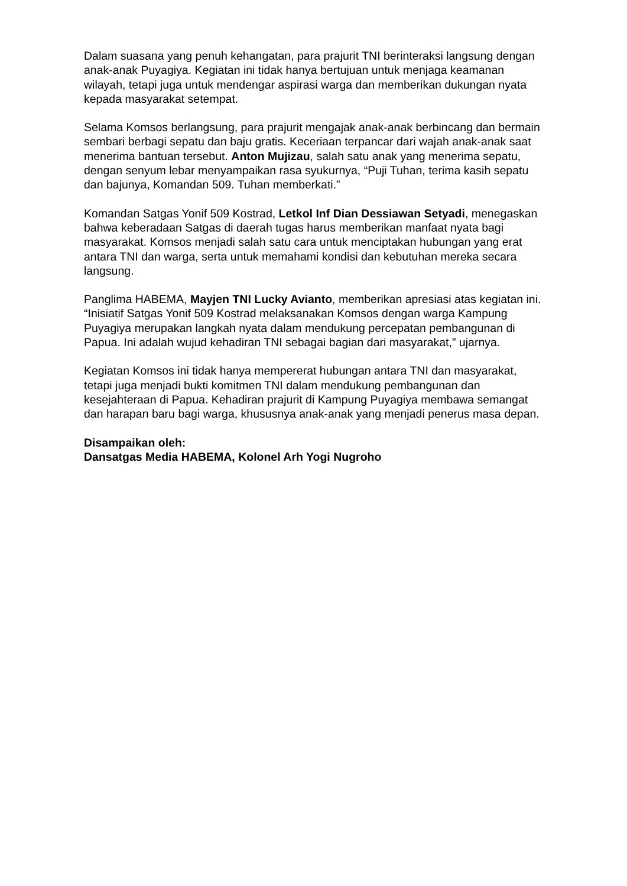Dalam suasana yang penuh kehangatan, para prajurit TNI berinteraksi langsung dengan anak-anak Puyagiya. Kegiatan ini tidak hanya bertujuan untuk menjaga keamanan wilayah, tetapi juga untuk mendengar aspirasi warga dan memberikan dukungan nyata kepada masyarakat setempat.
Selama Komsos berlangsung, para prajurit mengajak anak-anak berbincang dan bermain sembari berbagi sepatu dan baju gratis. Keceriaan terpancar dari wajah anak-anak saat menerima bantuan tersebut. Anton Mujizau, salah satu anak yang menerima sepatu, dengan senyum lebar menyampaikan rasa syukurnya, “Puji Tuhan, terima kasih sepatu dan bajunya, Komandan 509. Tuhan memberkati.”
Komandan Satgas Yonif 509 Kostrad, Letkol Inf Dian Dessiawan Setyadi, menegaskan bahwa keberadaan Satgas di daerah tugas harus memberikan manfaat nyata bagi masyarakat. Komsos menjadi salah satu cara untuk menciptakan hubungan yang erat antara TNI dan warga, serta untuk memahami kondisi dan kebutuhan mereka secara langsung.
Panglima HABEMA, Mayjen TNI Lucky Avianto, memberikan apresiasi atas kegiatan ini. “Inisiatif Satgas Yonif 509 Kostrad melaksanakan Komsos dengan warga Kampung Puyagiya merupakan langkah nyata dalam mendukung percepatan pembangunan di Papua. Ini adalah wujud kehadiran TNI sebagai bagian dari masyarakat,” ujarnya.
Kegiatan Komsos ini tidak hanya mempererat hubungan antara TNI dan masyarakat, tetapi juga menjadi bukti komitmen TNI dalam mendukung pembangunan dan kesejahteraan di Papua. Kehadiran prajurit di Kampung Puyagiya membawa semangat dan harapan baru bagi warga, khususnya anak-anak yang menjadi penerus masa depan.
Disampaikan oleh:
Dansatgas Media HABEMA, Kolonel Arh Yogi Nugroho